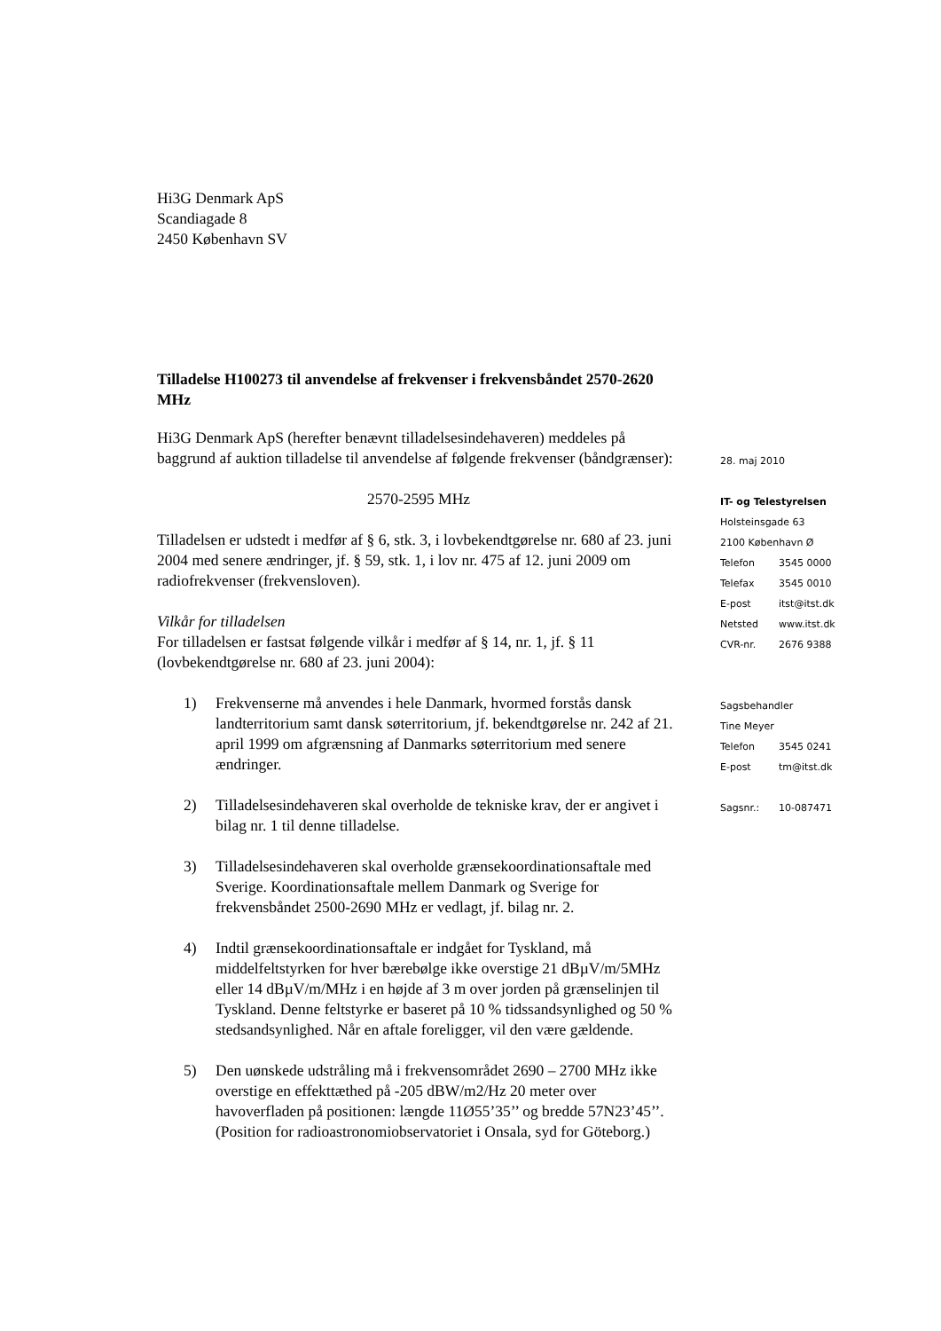Hi3G Denmark ApS
Scandiagade 8
2450 København SV
Tilladelse H100273 til anvendelse af frekvenser i frekvensbåndet 2570-2620 MHz
Hi3G Denmark ApS (herefter benævnt tilladelsesindehaveren) meddeles på baggrund af auktion tilladelse til anvendelse af følgende frekvenser (båndgrænser):
2570-2595 MHz
Tilladelsen er udstedt i medfør af § 6, stk. 3, i lovbekendtgørelse nr. 680 af 23. juni 2004 med senere ændringer, jf. § 59, stk. 1, i lov nr. 475 af 12. juni 2009 om radiofrekvenser (frekvensloven).
Vilkår for tilladelsen
For tilladelsen er fastsat følgende vilkår i medfør af § 14, nr. 1, jf. § 11 (lovbekendtgørelse nr. 680 af 23. juni 2004):
1) Frekvenserne må anvendes i hele Danmark, hvormed forstås dansk landterritorium samt dansk søterritorium, jf. bekendtgørelse nr. 242 af 21. april 1999 om afgrænsning af Danmarks søterritorium med senere ændringer.
2) Tilladelsesindehaveren skal overholde de tekniske krav, der er angivet i bilag nr. 1 til denne tilladelse.
3) Tilladelsesindehaveren skal overholde grænsekoordinationsaftale med Sverige. Koordinationsaftale mellem Danmark og Sverige for frekvensbåndet 2500-2690 MHz er vedlagt, jf. bilag nr. 2.
4) Indtil grænsekoordinationsaftale er indgået for Tyskland, må middelfeltstyrken for hver bærebølge ikke overstige 21 dBµV/m/5MHz eller 14 dBµV/m/MHz i en højde af 3 m over jorden på grænselinjen til Tyskland. Denne feltstyrke er baseret på 10 % tidssandsynlighed og 50 % stedsandsynlighed. Når en aftale foreligger, vil den være gældende.
5) Den uønskede udstråling må i frekvensområdet 2690 – 2700 MHz ikke overstige en effekttæthed på -205 dBW/m2/Hz 20 meter over havoverfladen på positionen: længde 11Ø55’35’’ og bredde 57N23’45’’. (Position for radioastronomiobservatoriet i Onsala, syd for Göteborg.)
28. maj 2010
IT- og Telestyrelsen
Holsteinsgade 63
2100 København Ø
Telefon 3545 0000
Telefax 3545 0010
E-post itst@itst.dk
Netsted www.itst.dk
CVR-nr. 2676 9388
Sagsbehandler
Tine Meyer
Telefon 3545 0241
E-post tm@itst.dk
Sagsnr.: 10-087471